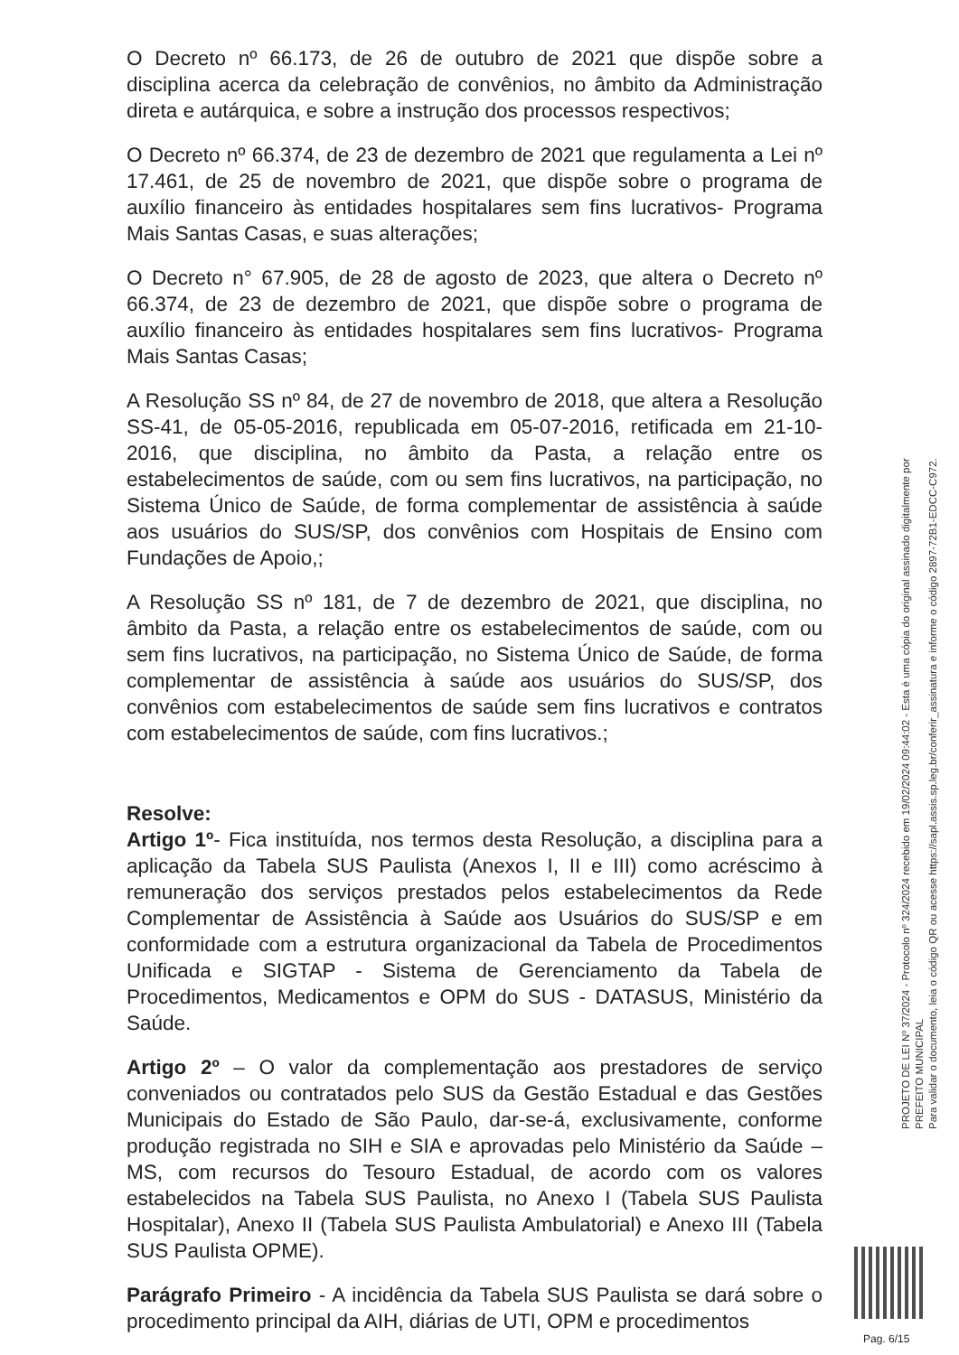O Decreto nº 66.173, de 26 de outubro de 2021 que dispõe sobre a disciplina acerca da celebração de convênios, no âmbito da Administração direta e autárquica, e sobre a instrução dos processos respectivos;
O Decreto nº 66.374, de 23 de dezembro de 2021 que regulamenta a Lei nº 17.461, de 25 de novembro de 2021, que dispõe sobre o programa de auxílio financeiro às entidades hospitalares sem fins lucrativos- Programa Mais Santas Casas, e suas alterações;
O Decreto n° 67.905, de 28 de agosto de 2023, que altera o Decreto nº 66.374, de 23 de dezembro de 2021, que dispõe sobre o programa de auxílio financeiro às entidades hospitalares sem fins lucrativos- Programa Mais Santas Casas;
A Resolução SS nº 84, de 27 de novembro de 2018, que altera a Resolução SS-41, de 05-05-2016, republicada em 05-07-2016, retificada em 21-10-2016, que disciplina, no âmbito da Pasta, a relação entre os estabelecimentos de saúde, com ou sem fins lucrativos, na participação, no Sistema Único de Saúde, de forma complementar de assistência à saúde aos usuários do SUS/SP, dos convênios com Hospitais de Ensino com Fundações de Apoio,;
A Resolução SS nº 181, de 7 de dezembro de 2021, que disciplina, no âmbito da Pasta, a relação entre os estabelecimentos de saúde, com ou sem fins lucrativos, na participação, no Sistema Único de Saúde, de forma complementar de assistência à saúde aos usuários do SUS/SP, dos convênios com estabelecimentos de saúde sem fins lucrativos e contratos com estabelecimentos de saúde, com fins lucrativos.;
Resolve:
Artigo 1º- Fica instituída, nos termos desta Resolução, a disciplina para a aplicação da Tabela SUS Paulista (Anexos I, II e III) como acréscimo à remuneração dos serviços prestados pelos estabelecimentos da Rede Complementar de Assistência à Saúde aos Usuários do SUS/SP e em conformidade com a estrutura organizacional da Tabela de Procedimentos Unificada e SIGTAP - Sistema de Gerenciamento da Tabela de Procedimentos, Medicamentos e OPM do SUS - DATASUS, Ministério da Saúde.
Artigo 2º – O valor da complementação aos prestadores de serviço conveniados ou contratados pelo SUS da Gestão Estadual e das Gestões Municipais do Estado de São Paulo, dar-se-á, exclusivamente, conforme produção registrada no SIH e SIA e aprovadas pelo Ministério da Saúde – MS, com recursos do Tesouro Estadual, de acordo com os valores estabelecidos na Tabela SUS Paulista, no Anexo I (Tabela SUS Paulista Hospitalar), Anexo II (Tabela SUS Paulista Ambulatorial) e Anexo III (Tabela SUS Paulista OPME).
Parágrafo Primeiro - A incidência da Tabela SUS Paulista se dará sobre o procedimento principal da AIH, diárias de UTI, OPM e procedimentos
PROJETO DE LEI Nº 37/2024 - Protocolo nº 324/2024 recebido em 19/02/2024 09:44:02 - Esta é uma cópia do original assinado digitalmente por PREFEITO MUNICIPAL
Para validar o documento, leia o código QR ou acesse https://sapl.assis.sp.leg.br/conferir_assinatura e informe o código 2897-72B1-EDCC-C972.
Pag. 6/15